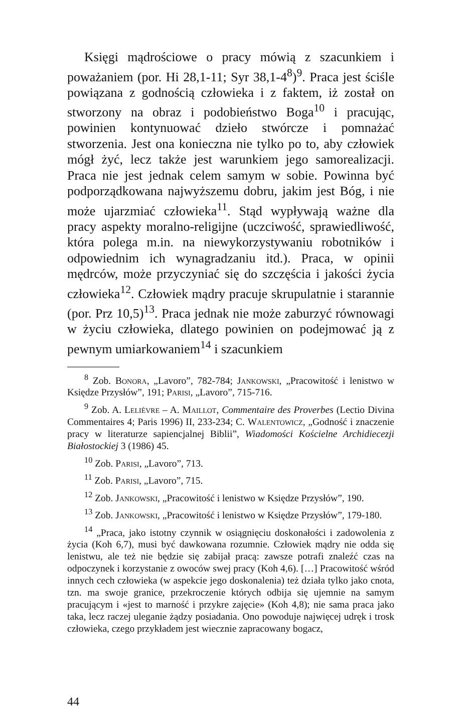Księgi mądrościowe o pracy mówią z szacunkiem i poważaniem (por. Hi 28,1-11; Syr 38,1-4<sup>8</sup>)<sup>9</sup>. Praca jest ściśle powiązana z godnością człowieka i z faktem, iż został on stworzony na obraz i podobieństwo Boga<sup>10</sup> i pracując, powinien kontynuować dzieło stwórcze i pomnażać stworzenia. Jest ona konieczna nie tylko po to, aby człowiek mógł żyć, lecz także jest warunkiem jego samorealizacji. Praca nie jest jednak celem samym w sobie. Powinna być podporządkowana najwyższemu dobru, jakim jest Bóg, i nie może ujarzmiać człowieka<sup>11</sup>. Stąd wypływają ważne dla pracy aspekty moralno-religijne (uczciwość, sprawiedliwość, która polega m.in. na niewykorzystywaniu robotników i odpowiednim ich wynagradzaniu itd.). Praca, w opinii mędrców, może przyczyniać się do szczęścia i jakości życia człowieka<sup>12</sup>. Człowiek mądry pracuje skrupulatnie i starannie (por. Prz 10,5)<sup>13</sup>. Praca jednak nie może zaburzyć równowagi w życiu człowieka, dlatego powinien on podejmować ją z pewnym umiarkowaniem<sup>14</sup> i szacunkiem
<sup>8</sup> Zob. Bonora, „Lavoro”, 782-784; Jankowski, „Pracowitość i lenistwo w Księdze Przysłów”, 191; Parisi, „Lavoro”, 715-716.
<sup>9</sup> Zob. A. Lelièvre – A. Maillot, Commentaire des Proverbes (Lectio Divina Commentaires 4; Paris 1996) II, 233-234; C. Walentowicz, „Godność i znaczenie pracy w literaturze sapiencjalnej Biblii”, Wiadomości Kościelne Archidiecezji Białostockiej 3 (1986) 45.
<sup>10</sup> Zob. Parisi, „Lavoro”, 713.
<sup>11</sup> Zob. Parisi, „Lavoro”, 715.
<sup>12</sup> Zob. Jankowski, „Pracowitość i lenistwo w Księdze Przysłów”, 190.
<sup>13</sup> Zob. Jankowski, „Pracowitość i lenistwo w Księdze Przysłów”, 179-180.
<sup>14</sup> „Praca, jako istotny czynnik w osiągnięciu doskonałości i zadowolenia z życia (Koh 6,7), musi być dawkowana rozumnie. Człowiek mądry nie odda się lenistwu, ale też nie będzie się zabijał pracą: zawsze potrafi znaleźć czas na odpoczynek i korzystanie z owoców swej pracy (Koh 4,6). […] Pracowitość wśród innych cech człowieka (w aspekcie jego doskonalenia) też działa tylko jako cnota, tzn. ma swoje granice, przekroczenie których odbija się ujemnie na samym pracującym i «jest to marność i przykre zajęcie» (Koh 4,8); nie sama praca jako taka, lecz raczej uleganie żądzy posiadania. Ono powoduje najwięcej udręk i trosk człowieka, czego przykładem jest wiecznie zapracowany bogacz,
44